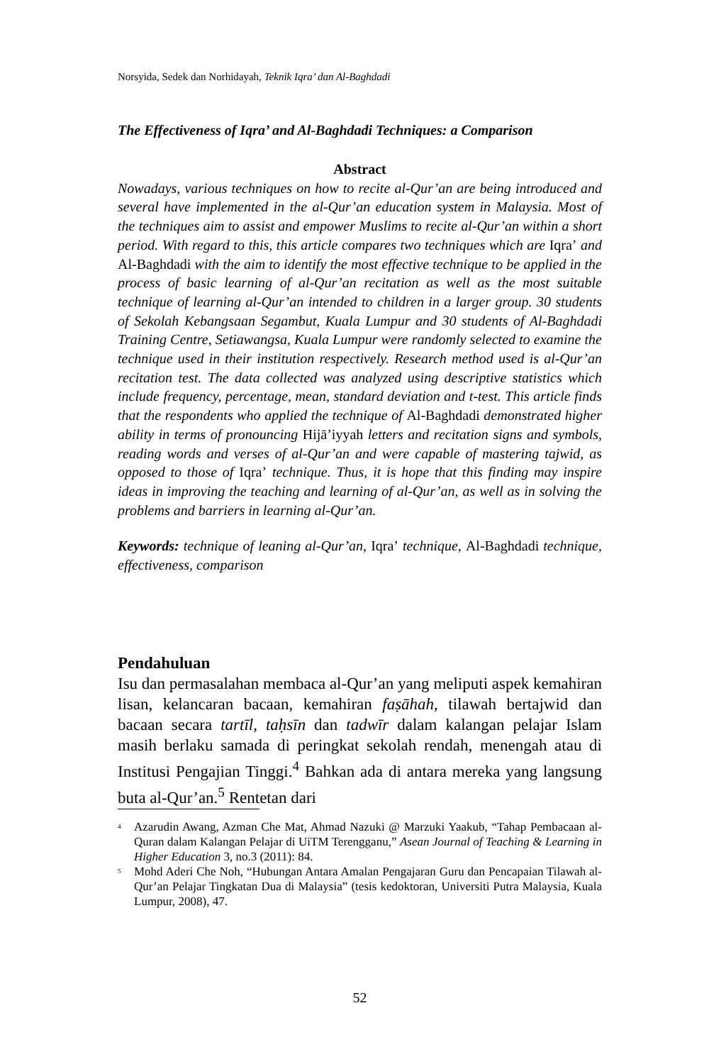Norsyida, Sedek dan Norhidayah, Teknik Iqra’ dan Al-Baghdadi
The Effectiveness of Iqra’ and Al-Baghdadi Techniques: a Comparison
Abstract
Nowadays, various techniques on how to recite al-Qur’an are being introduced and several have implemented in the al-Qur’an education system in Malaysia. Most of the techniques aim to assist and empower Muslims to recite al-Qur’an within a short period. With regard to this, this article compares two techniques which are Iqra’ and Al-Baghdadi with the aim to identify the most effective technique to be applied in the process of basic learning of al-Qur’an recitation as well as the most suitable technique of learning al-Qur’an intended to children in a larger group. 30 students of Sekolah Kebangsaan Segambut, Kuala Lumpur and 30 students of Al-Baghdadi Training Centre, Setiawangsa, Kuala Lumpur were randomly selected to examine the technique used in their institution respectively. Research method used is al-Qur’an recitation test. The data collected was analyzed using descriptive statistics which include frequency, percentage, mean, standard deviation and t-test. This article finds that the respondents who applied the technique of Al-Baghdadi demonstrated higher ability in terms of pronouncing Hijā’iyyah letters and recitation signs and symbols, reading words and verses of al-Qur’an and were capable of mastering tajwid, as opposed to those of Iqra’ technique. Thus, it is hope that this finding may inspire ideas in improving the teaching and learning of al-Qur’an, as well as in solving the problems and barriers in learning al-Qur’an.
Keywords: technique of leaning al-Qur’an, Iqra’ technique, Al-Baghdadi technique, effectiveness, comparison
Pendahuluan
Isu dan permasalahan membaca al-Qur’an yang meliputi aspek kemahiran lisan, kelancaran bacaan, kemahiran faṣāhah, tilawah bertajwid dan bacaan secara tartīl, taḥsīn dan tadwīr dalam kalangan pelajar Islam masih berlaku samada di peringkat sekolah rendah, menengah atau di Institusi Pengajian Tinggi.<sup>4</sup> Bahkan ada di antara mereka yang langsung buta al-Qur’an.<sup>5</sup> Rentetan dari
<sup>4</sup>
Azarudin Awang, Azman Che Mat, Ahmad Nazuki @ Marzuki Yaakub, “Tahap Pembacaan al-Quran dalam Kalangan Pelajar di UiTM Terengganu,” Asean Journal of Teaching & Learning in Higher Education 3, no.3 (2011): 84.
<sup>5</sup>
Mohd Aderi Che Noh, “Hubungan Antara Amalan Pengajaran Guru dan Pencapaian Tilawah al-Qur’an Pelajar Tingkatan Dua di Malaysia” (tesis kedoktoran, Universiti Putra Malaysia, Kuala Lumpur, 2008), 47.
52